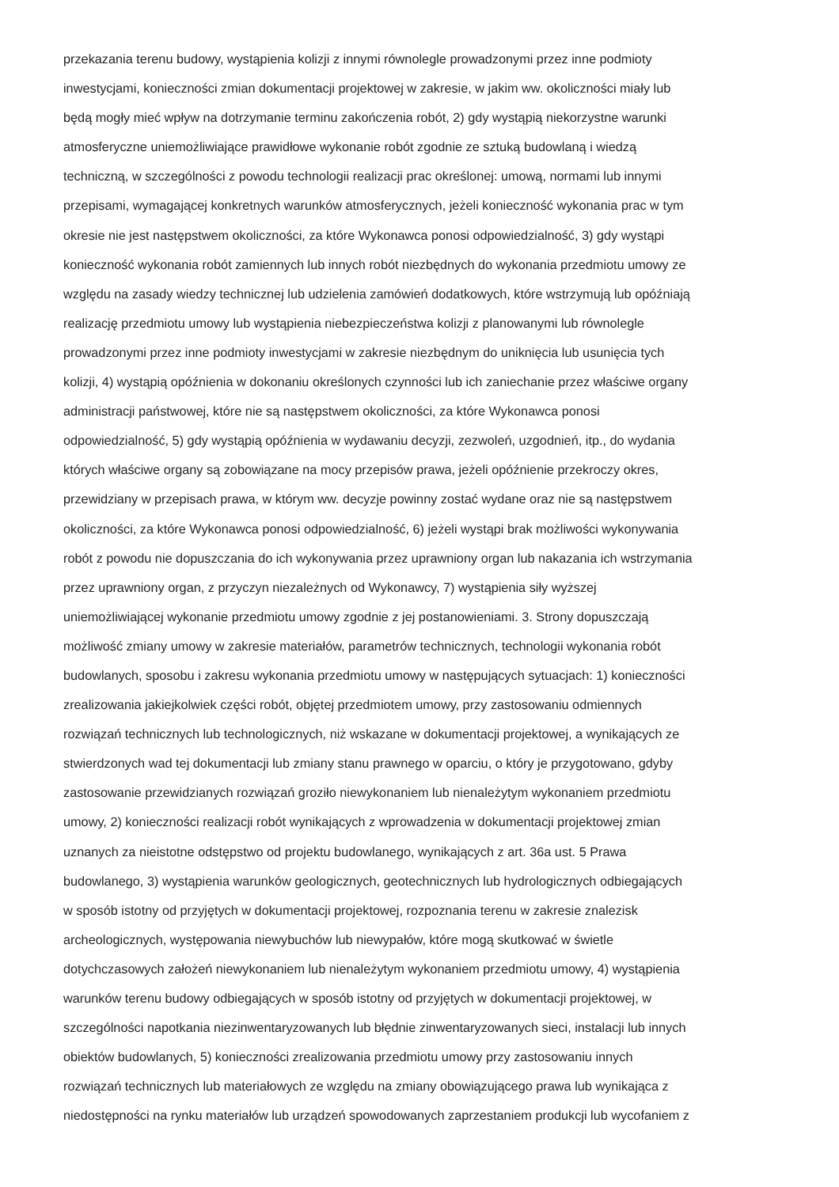przekazania terenu budowy, wystąpienia kolizji z innymi równolegle prowadzonymi przez inne podmioty
inwestycjami, konieczności zmian dokumentacji projektowej w zakresie, w jakim ww. okoliczności miały lub
będą mogły mieć wpływ na dotrzymanie terminu zakończenia robót, 2) gdy wystąpią niekorzystne warunki
atmosferyczne uniemożliwiające prawidłowe wykonanie robót zgodnie ze sztuką budowlaną i wiedzą
techniczną, w szczególności z powodu technologii realizacji prac określonej: umową, normami lub innymi
przepisami, wymagającej konkretnych warunków atmosferycznych, jeżeli konieczność wykonania prac w tym
okresie nie jest następstwem okoliczności, za które Wykonawca ponosi odpowiedzialność, 3) gdy wystąpi
konieczność wykonania robót zamiennych lub innych robót niezbędnych do wykonania przedmiotu umowy ze
względu na zasady wiedzy technicznej lub udzielenia zamówień dodatkowych, które wstrzymują lub opóźniają
realizację przedmiotu umowy lub wystąpienia niebezpieczeństwa kolizji z planowanymi lub równolegle
prowadzonymi przez inne podmioty inwestycjami w zakresie niezbędnym do uniknięcia lub usunięcia tych
kolizji, 4) wystąpią opóźnienia w dokonaniu określonych czynności lub ich zaniechanie przez właściwe organy
administracji państwowej, które nie są następstwem okoliczności, za które Wykonawca ponosi
odpowiedzialność, 5) gdy wystąpią opóźnienia w wydawaniu decyzji, zezwoleń, uzgodnień, itp., do wydania
których właściwe organy są zobowiązane na mocy przepisów prawa, jeżeli opóźnienie przekroczy okres,
przewidziany w przepisach prawa, w którym ww. decyzje powinny zostać wydane oraz nie są następstwem
okoliczności, za które Wykonawca ponosi odpowiedzialność, 6) jeżeli wystąpi brak możliwości wykonywania
robót z powodu nie dopuszczania do ich wykonywania przez uprawniony organ lub nakazania ich wstrzymania
przez uprawniony organ, z przyczyn niezależnych od Wykonawcy, 7) wystąpienia siły wyższej
uniemożliwiającej wykonanie przedmiotu umowy zgodnie z jej postanowieniami. 3. Strony dopuszczają
możliwość zmiany umowy w zakresie materiałów, parametrów technicznych, technologii wykonania robót
budowlanych, sposobu i zakresu wykonania przedmiotu umowy w następujących sytuacjach: 1) konieczności
zrealizowania jakiejkolwiek części robót, objętej przedmiotem umowy, przy zastosowaniu odmiennych
rozwiązań technicznych lub technologicznych, niż wskazane w dokumentacji projektowej, a wynikających ze
stwierdzonych wad tej dokumentacji lub zmiany stanu prawnego w oparciu, o który je przygotowano, gdyby
zastosowanie przewidzianych rozwiązań groziło niewykonaniem lub nienależytym wykonaniem przedmiotu
umowy, 2) konieczności realizacji robót wynikających z wprowadzenia w dokumentacji projektowej zmian
uznanych za nieistotne odstępstwo od projektu budowlanego, wynikających z art. 36a ust. 5 Prawa
budowlanego, 3) wystąpienia warunków geologicznych, geotechnicznych lub hydrologicznych odbiegających
w sposób istotny od przyjętych w dokumentacji projektowej, rozpoznania terenu w zakresie znalezisk
archeologicznych, występowania niewybuchów lub niewypałów, które mogą skutkować w świetle
dotychczasowych założeń niewykonaniem lub nienależytym wykonaniem przedmiotu umowy, 4) wystąpienia
warunków terenu budowy odbiegających w sposób istotny od przyjętych w dokumentacji projektowej, w
szczególności napotkania niezinwentaryzowanych lub błędnie zinwentaryzowanych sieci, instalacji lub innych
obiektów budowlanych, 5) konieczności zrealizowania przedmiotu umowy przy zastosowaniu innych
rozwiązań technicznych lub materiałowych ze względu na zmiany obowiązującego prawa lub wynikająca z
niedostępności na rynku materiałów lub urządzeń spowodowanych zaprzestaniem produkcji lub wycofaniem z